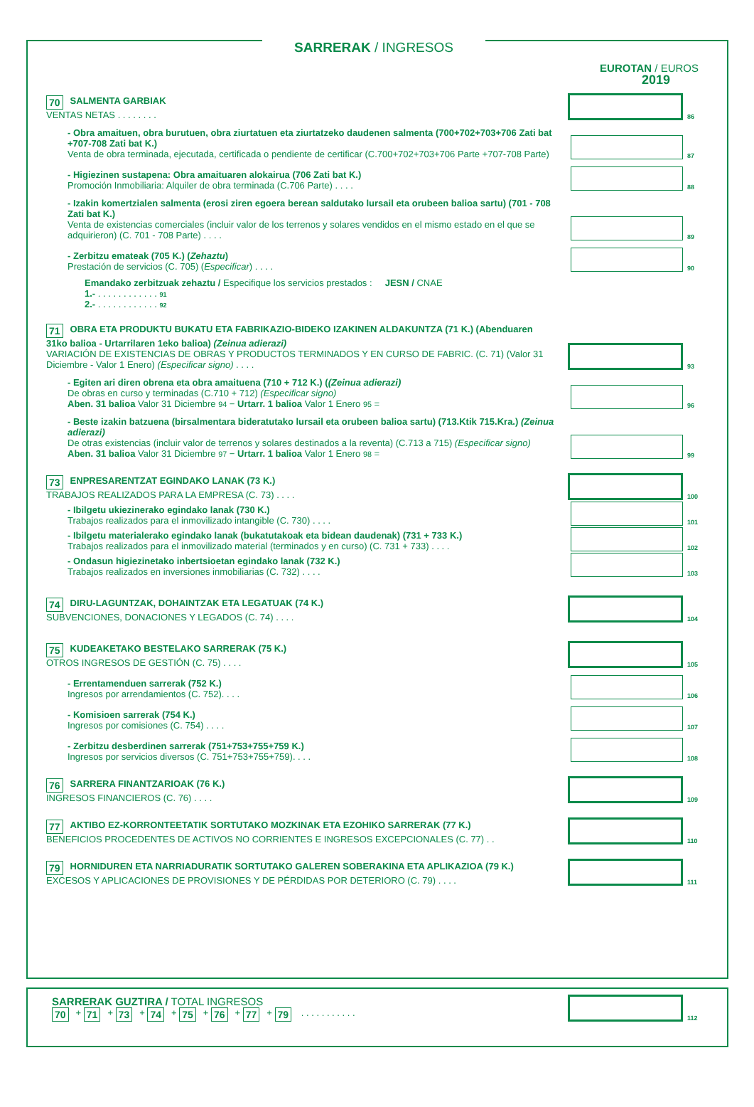SARRERAK / INGRESOS
EUROTAN / EUROS
2019
70 SALMENTA GARBIAK
VENTAS NETAS . . . . . . . .
86
- Obra amaituen, obra burutuen, obra ziurtatuen eta ziurtatzeko daudenen salmenta (700+702+703+706 Zati bat +707-708 Zati bat K.)
Venta de obra terminada, ejecutada, certificada o pendiente de certificar (C.700+702+703+706 Parte +707-708 Parte)
87
- Higiezinen sustapena: Obra amaituaren alokairua (706 Zati bat K.)
Promoción Inmobiliaria: Alquiler de obra terminada (C.706 Parte) . . . .
88
- Izakin komertzialen salmenta (erosi ziren egoera berean saldutako lursail eta orubeen balioa sartu) (701 - 708 Zati bat K.)
Venta de existencias comerciales (incluir valor de los terrenos y solares vendidos en el mismo estado en el que se adquirieron) (C. 701 - 708 Parte) . . . .
89
- Zerbitzu emateak (705 K.) (Zehaztu)
Prestación de servicios (C. 705) (Especificar) . . . .
90
Emandako zerbitzuak zehaztu / Especifique los servicios prestados : JESN / CNAE
1.- . . . . . . . . . . . . 91
2.- . . . . . . . . . . . . 92
71 OBRA ETA PRODUKTU BUKATU ETA FABRIKAZIO-BIDEKO IZAKINEN ALDAKUNTZA (71 K.) (Abenduaren 31ko balioa - Urtarrilaren 1eko balioa) (Zeinua adierazi)
VARIACIÓN DE EXISTENCIAS DE OBRAS Y PRODUCTOS TERMINADOS Y EN CURSO DE FABRIC. (C. 71) (Valor 31 Diciembre - Valor 1 Enero) (Especificar signo) . . . .
93
- Egiten ari diren obrena eta obra amaituena (710 + 712 K.) ((Zeinua adierazi)
De obras en curso y terminadas (C.710 + 712) (Especificar signo)
Aben. 31 balioa Valor 31 Diciembre 94 − Urtarr. 1 balioa Valor 1 Enero 95 =
96
- Beste izakin batzuena (birsalmentara bideratutako lursail eta orubeen balioa sartu) (713.Ktik 715.Kra.) (Zeinua adierazi)
De otras existencias (incluir valor de terrenos y solares destinados a la reventa) (C.713 a 715) (Especificar signo)
Aben. 31 balioa Valor 31 Diciembre 97 − Urtarr. 1 balioa Valor 1 Enero 98 =
99
73 ENPRESARENTZAT EGINDAKO LANAK (73 K.)
TRABAJOS REALIZADOS PARA LA EMPRESA (C. 73) . . . .
100
- Ibilgetu ukiezinerako egindako lanak (730 K.)
Trabajos realizados para el inmovilizado intangible (C. 730) . . . .
101
- Ibilgetu materialerako egindako lanak (bukatutakoak eta bidean daudenak) (731 + 733 K.)
Trabajos realizados para el inmovilizado material (terminados y en curso) (C. 731 + 733) . . . .
102
- Ondasun higiezinetako inbertsioetan egindako lanak (732 K.)
Trabajos realizados en inversiones inmobiliarias (C. 732) . . . .
103
74 DIRU-LAGUNTZAK, DOHAINTZAK ETA LEGATUAK (74 K.)
SUBVENCIONES, DONACIONES Y LEGADOS (C. 74) . . . .
104
75 KUDEAKETAKO BESTELAKO SARRERAK (75 K.)
OTROS INGRESOS DE GESTIÓN (C. 75) . . . .
105
- Errentamenduen sarrerak (752 K.)
Ingresos por arrendamientos (C. 752). . . .
106
- Komisioen sarrerak (754 K.)
Ingresos por comisiones (C. 754) . . . .
107
- Zerbitzu desberdinen sarrerak (751+753+755+759 K.)
Ingresos por servicios diversos (C. 751+753+755+759). . . .
108
76 SARRERA FINANTZARIOAK (76 K.)
INGRESOS FINANCIEROS (C. 76) . . . .
109
77 AKTIBO EZ-KORRONTEETATIK SORTUTAKO MOZKINAK ETA EZOHIKO SARRERAK (77 K.)
BENEFICIOS PROCEDENTES DE ACTIVOS NO CORRIENTES E INGRESOS EXCEPCIONALES (C. 77) . .
110
79 HORNIDUREN ETA NARRIADURATIK SORTUTAKO GALEREN SOBERAKINA ETA APLIKAZIOA (79 K.)
EXCESOS Y APLICACIONES DE PROVISIONES Y DE PÉRDIDAS POR DETERIORO (C. 79) . . . .
111
SARRERAK GUZTIRA / TOTAL INGRESOS
70 + 71 + 73 + 74 + 75 + 76 + 77 + 79 . . . . . . . . . . .
112